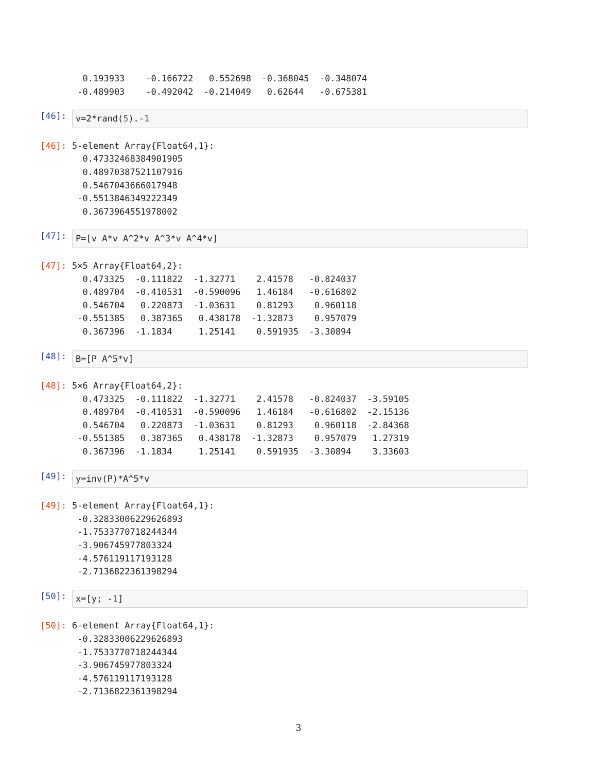0.193933    -0.166722   0.552698  -0.368045  -0.348074
 -0.489903    -0.492042  -0.214049   0.62644   -0.675381
[46]:
v=2*rand(5).-1
[46]:
5-element Array{Float64,1}:
  0.47332468384901905
  0.48970387521107916
  0.5467043666017948
 -0.5513846349222349
  0.3673964551978002
[47]:
P=[v A*v A^2*v A^3*v A^4*v]
[47]:
5×5 Array{Float64,2}:
  0.473325  -0.111822  -1.32771    2.41578   -0.824037
  0.489704  -0.410531  -0.590096   1.46184   -0.616802
  0.546704   0.220873  -1.03631    0.81293    0.960118
 -0.551385   0.387365   0.438178  -1.32873    0.957079
  0.367396  -1.1834     1.25141    0.591935  -3.30894
[48]:
B=[P A^5*v]
[48]:
5×6 Array{Float64,2}:
  0.473325  -0.111822  -1.32771    2.41578   -0.824037  -3.59105
  0.489704  -0.410531  -0.590096   1.46184   -0.616802  -2.15136
  0.546704   0.220873  -1.03631    0.81293    0.960118  -2.84368
 -0.551385   0.387365   0.438178  -1.32873    0.957079   1.27319
  0.367396  -1.1834     1.25141    0.591935  -3.30894    3.33603
[49]:
y=inv(P)*A^5*v
[49]:
5-element Array{Float64,1}:
 -0.32833006229626893
 -1.7533770718244344
 -3.906745977803324
 -4.576119117193128
 -2.7136822361398294
[50]:
x=[y; -1]
[50]:
6-element Array{Float64,1}:
 -0.32833006229626893
 -1.7533770718244344
 -3.906745977803324
 -4.576119117193128
 -2.7136822361398294
3